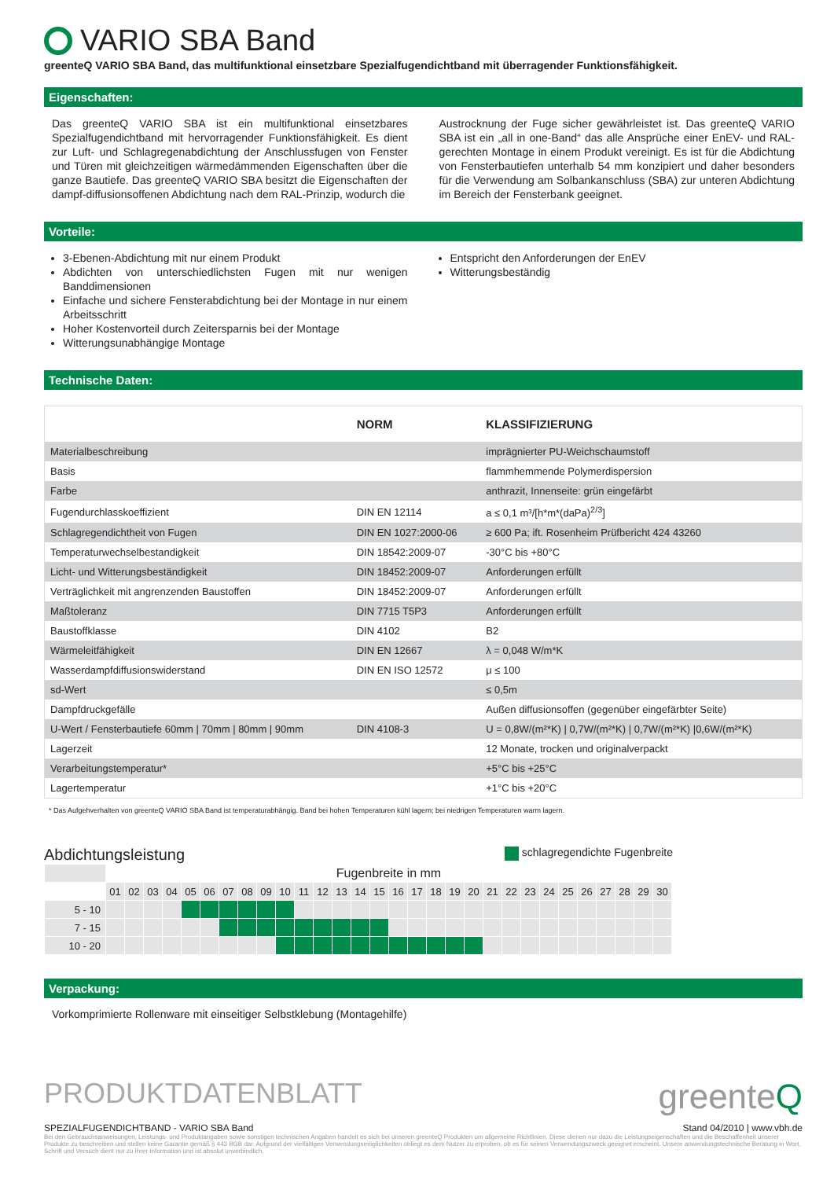VARIO SBA Band
greenteQ VARIO SBA Band, das multifunktional einsetzbare Spezialfugendichtband mit überragender Funktionsfähigkeit.
Eigenschaften:
Das greenteQ VARIO SBA ist ein multifunktional einsetzbares Spezialfugendichtband mit hervorragender Funktionsfähigkeit. Es dient zur Luft- und Schlagregenabdichtung der Anschlussfugen von Fenster und Türen mit gleichzeitigen wärmedämmenden Eigenschaften über die ganze Bautiefe. Das greenteQ VARIO SBA besitzt die Eigenschaften der dampf-diffusionsoffenen Abdichtung nach dem RAL-Prinzip, wodurch die
Austrocknung der Fuge sicher gewährleistet ist. Das greenteQ VARIO SBA ist ein „all in one-Band“ das alle Ansprüche einer EnEV- und RAL-gerechten Montage in einem Produkt vereinigt. Es ist für die Abdichtung von Fensterbautiefen unterhalb 54 mm konzipiert und daher besonders für die Verwendung am Solbankanschluss (SBA) zur unteren Abdichtung im Bereich der Fensterbank geeignet.
Vorteile:
3-Ebenen-Abdichtung mit nur einem Produkt
Abdichten von unterschiedlichsten Fugen mit nur wenigen Banddimensionen
Einfache und sichere Fensterabdichtung bei der Montage in nur einem Arbeitsschritt
Hoher Kostenvorteil durch Zeitersparnis bei der Montage
Witterungsunabhängige Montage
Entspricht den Anforderungen der EnEV
Witterungsbeständig
Technische Daten:
| | NORM | KLASSIFIZIERUNG |
| --- | --- | --- |
| Materialbeschreibung | | imprägnierter PU-Weichschaumstoff |
| Basis | | flammhemmende Polymerdispersion |
| Farbe | | anthrazit, Innenseite: grün eingefärbt |
| Fugendurchlasskoeffizient | DIN EN 12114 | a ≤ 0,1 m³/[h*m*(daPa)<sup>2/3</sup>] |
| Schlagregendichtheit von Fugen | DIN EN 1027:2000-06 | ≥ 600 Pa; ift. Rosenheim Prüfbericht 424 43260 |
| Temperaturwechselbestandigkeit | DIN 18542:2009-07 | -30°C bis +80°C |
| Licht- und Witterungsbeständigkeit | DIN 18452:2009-07 | Anforderungen erfüllt |
| Verträglichkeit mit angrenzenden Baustoffen | DIN 18452:2009-07 | Anforderungen erfüllt |
| Maßtoleranz | DIN 7715 T5P3 | Anforderungen erfüllt |
| Baustoffklasse | DIN 4102 | B2 |
| Wärmeleitfähigkeit | DIN EN 12667 | λ = 0,048 W/m*K |
| Wasserdampfdiffusionswiderstand | DIN EN ISO 12572 | μ ≤ 100 |
| sd-Wert | | ≤ 0,5m |
| Dampfdruckgefälle | | Außen diffusionsoffen (gegenüber eingefärbter Seite) |
| U-Wert / Fensterbautiefe 60mm / 70mm / 80mm / 90mm | DIN 4108-3 | U = 0,8W/(m²*K) / 0,7W/(m²*K) / 0,7W/(m²*K) /0,6W/(m²*K) |
| Lagerzeit | | 12 Monate, trocken und originalverpackt |
| Verarbeitungstemperatur* | | +5°C bis +25°C |
| Lagertemperatur | | +1°C bis +20°C |
* Das Aufgehverhalten von greenteQ VARIO SBA Band ist temperaturabhängig. Band bei hohen Temperaturen kühl lagern; bei niedrigen Temperaturen warm lagern.
Abdichtungsleistung schlagregendichte Fugenbreite
| | Fugenbreite in mm | | | | | | | | | | | | | | | | | | | | | | | | | | | | | |
| | 01 | 02 | 03 | 04 | 05 | 06 | 07 | 08 | 09 | 10 | 11 | 12 | 13 | 14 | 15 | 16 | 17 | 18 | 19 | 20 | 21 | 22 | 23 | 24 | 25 | 26 | 27 | 28 | 29 | 30 |
| 5 - 10 | | | | | | | | | | | | | | | | | | | | | | | | | | | | | | |
| 7 - 15 | | | | | | | | | | | | | | | | | | | | | | | | | | | | | | |
| 10 - 20 | | | | | | | | | | | | | | | | | | | | | | | | | | | | | | |
Verpackung:
Vorkomprimierte Rollenware mit einseitiger Selbstklebung (Montagehilfe)
PRODUKTDATENBLATT greenteQ
SPEZIALFUGENDICHTBAND - VARIO SBA Band Stand 04/2010 | www.vbh.de
Bei den Gebrauchsanweisungen, Leistungs- und Produktangaben sowie sonstigen technischen Angaben handelt es sich bei unseren greenteQ Produkten um allgemeine Richtlinien. Diese dienen nur dazu die Leistungseigenschaften und die Beschaffenheit unserer Produkte zu beschreiben und stellen keine Garantie gemäß § 443 BGB dar. Aufgrund der vielfältigen Verwendungsmöglichkeiten obliegt es dem Nutzer zu erproben, ob es für seinen Verwendungszweck geeignet erscheint. Unsere anwendungstechnische Beratung in Wort, Schrift und Versuch dient nur zu Ihrer Information und ist absolut unverbindlich.